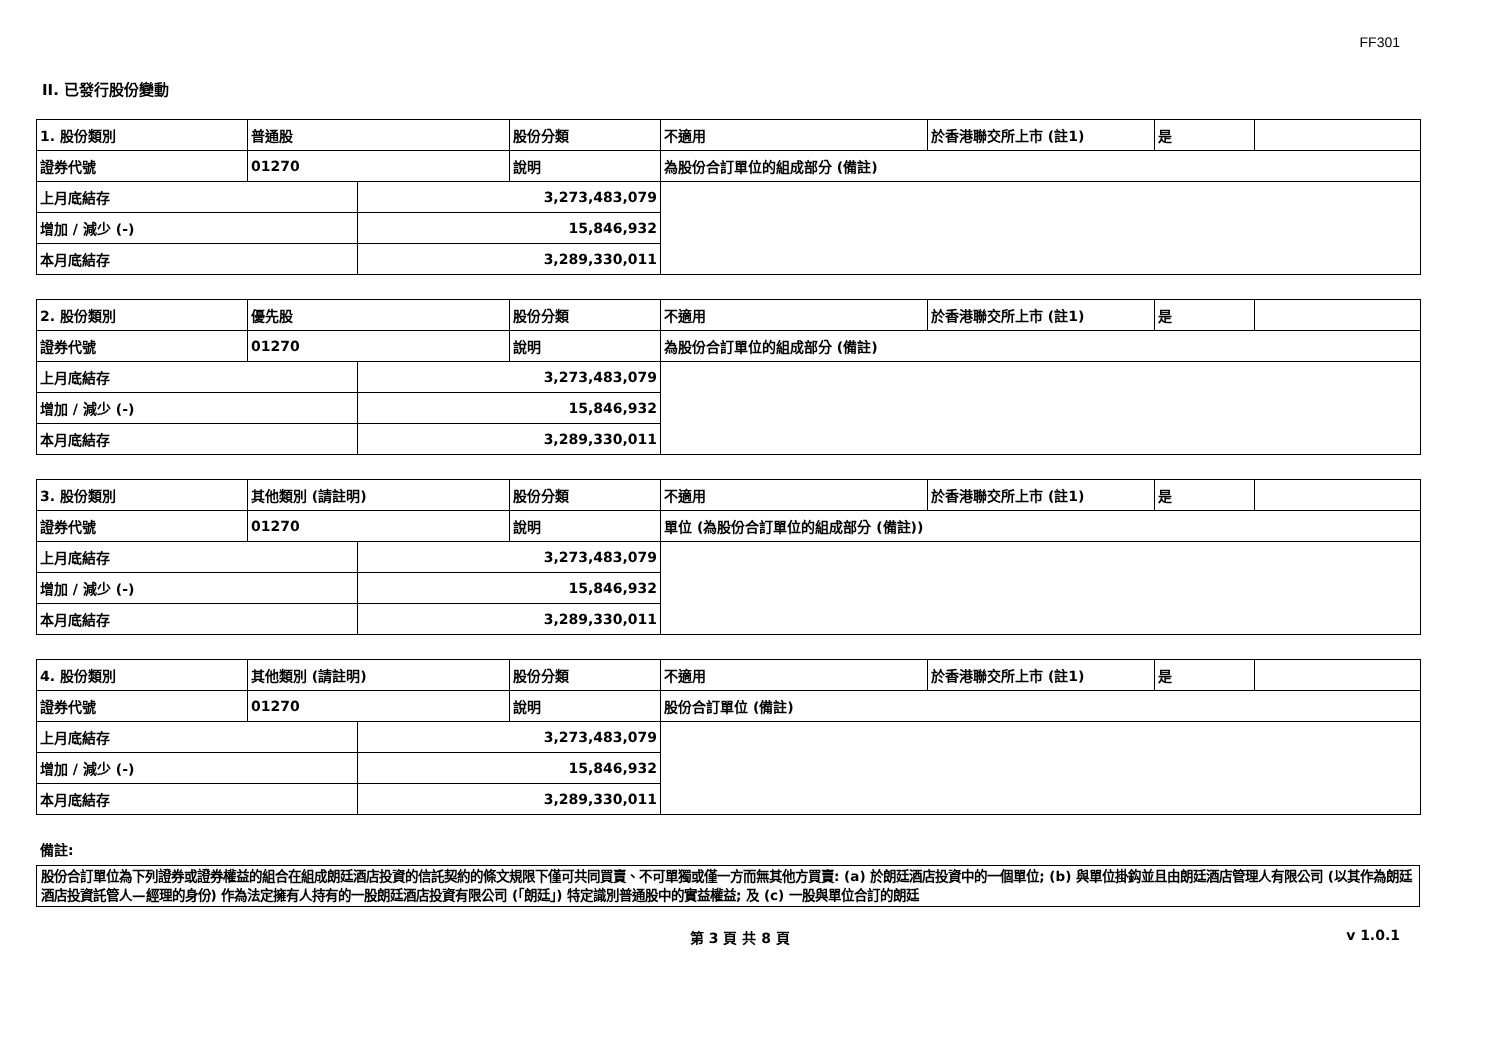FF301
II. 已發行股份變動
| 1. 股份類別 | 普通股 | | 股份分類 | 不適用 | 於香港聯交所上市 (註1) | 是 | |
| 證券代號 | 01270 | | 說明 | 為股份合訂單位的組成部分 (備註) | | | |
| 上月底結存 | | 3,273,483,079 | | | | | |
| 增加 / 減少 (-) | | 15,846,932 | | | | | |
| 本月底結存 | | 3,289,330,011 | | | | | |
| 2. 股份類別 | 優先股 | | 股份分類 | 不適用 | 於香港聯交所上市 (註1) | 是 | |
| 證券代號 | 01270 | | 說明 | 為股份合訂單位的組成部分 (備註) | | | |
| 上月底結存 | | 3,273,483,079 | | | | | |
| 增加 / 減少 (-) | | 15,846,932 | | | | | |
| 本月底結存 | | 3,289,330,011 | | | | | |
| 3. 股份類別 | 其他類別 (請註明) | | 股份分類 | 不適用 | 於香港聯交所上市 (註1) | 是 | |
| 證券代號 | 01270 | | 說明 | 單位 (為股份合訂單位的組成部分 (備註)) | | | |
| 上月底結存 | | 3,273,483,079 | | | | | |
| 增加 / 減少 (-) | | 15,846,932 | | | | | |
| 本月底結存 | | 3,289,330,011 | | | | | |
| 4. 股份類別 | 其他類別 (請註明) | | 股份分類 | 不適用 | 於香港聯交所上市 (註1) | 是 | |
| 證券代號 | 01270 | | 說明 | 股份合訂單位 (備註) | | | |
| 上月底結存 | | 3,273,483,079 | | | | | |
| 增加 / 減少 (-) | | 15,846,932 | | | | | |
| 本月底結存 | | 3,289,330,011 | | | | | |
備註:
股份合訂單位為下列證券或證券權益的組合在組成朗廷酒店投資的信託契約的條文規限下僅可共同買賣、不可單獨或僅一方而無其他方買賣: (a) 於朗廷酒店投資中的一個單位; (b) 與單位掛鈎並且由朗廷酒店管理人有限公司 (以其作為朗廷酒店投資託管人—經理的身份) 作為法定擁有人持有的一股朗廷酒店投資有限公司 (「朗廷」) 特定識別普通股中的實益權益; 及 (c) 一股與單位合訂的朗廷
第 3 頁 共 8 頁 v 1.0.1